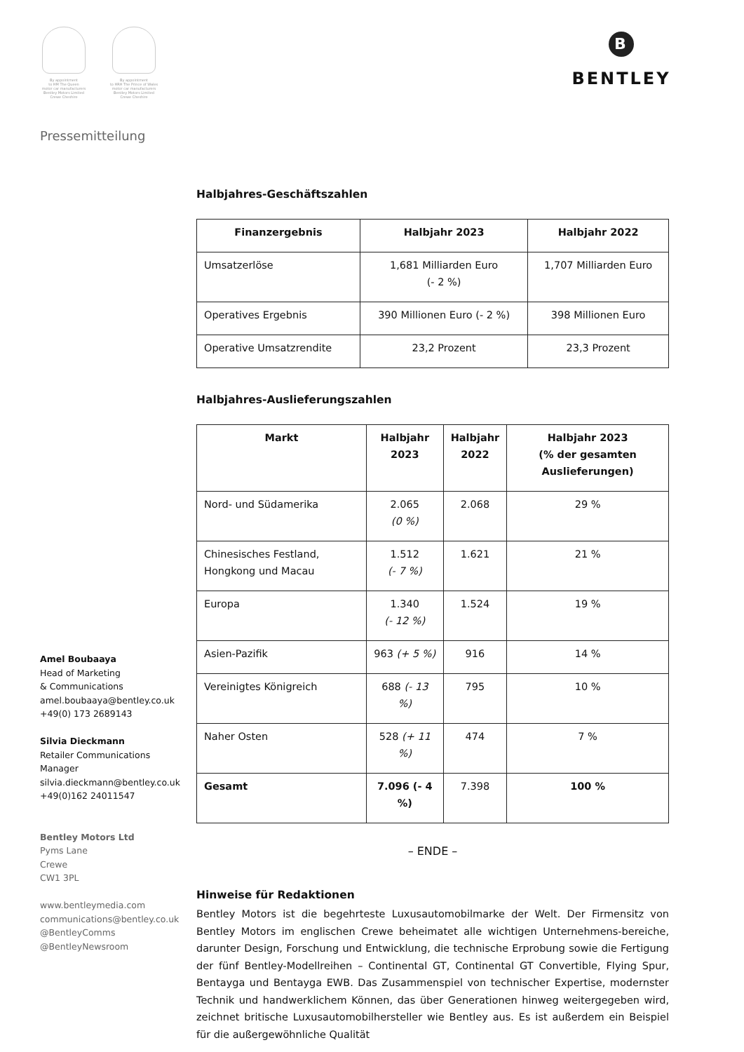By appointment
to HM The Queen
motor car manufacturers
Bentley Motors Limited
Crewe Cheshire
By appointment
to HRH The Prince of Wales
motor car manufacturers
Bentley Motors Limited
Crewe Cheshire
B
BENTLEY
Pressemitteilung
Halbjahres-Geschäftszahlen
| Finanzergebnis | Halbjahr 2023 | Halbjahr 2022 |
| --- | --- | --- |
| Umsatzerlöse | 1,681 Milliarden Euro (- 2 %) | 1,707 Milliarden Euro |
| Operatives Ergebnis | 390 Millionen Euro (- 2 %) | 398 Millionen Euro |
| Operative Umsatzrendite | 23,2 Prozent | 23,3 Prozent |
Halbjahres-Auslieferungszahlen
| Markt | Halbjahr 2023 | Halbjahr 2022 | Halbjahr 2023 (% der gesamten Auslieferungen) |
| --- | --- | --- | --- |
| Nord- und Südamerika | 2.065 (0 %) | 2.068 | 29 % |
| Chinesisches Festland, Hongkong und Macau | 1.512 (- 7 %) | 1.621 | 21 % |
| Europa | 1.340 (- 12 %) | 1.524 | 19 % |
| Asien-Pazifik | 963 (+ 5 %) | 916 | 14 % |
| Vereinigtes Königreich | 688 (- 13 %) | 795 | 10 % |
| Naher Osten | 528 (+ 11 %) | 474 | 7 % |
| Gesamt | 7.096 (- 4 %) | 7.398 | 100 % |
– ENDE –
Hinweise für Redaktionen
Bentley Motors ist die begehrteste Luxusautomobilmarke der Welt. Der Firmensitz von Bentley Motors im englischen Crewe beheimatet alle wichtigen Unternehmens-bereiche, darunter Design, Forschung und Entwicklung, die technische Erprobung sowie die Fertigung der fünf Bentley-Modellreihen – Continental GT, Continental GT Convertible, Flying Spur, Bentayga und Bentayga EWB. Das Zusammenspiel von technischer Expertise, modernster Technik und handwerklichem Können, das über Generationen hinweg weitergegeben wird, zeichnet britische Luxusautomobilhersteller wie Bentley aus. Es ist außerdem ein Beispiel für die außergewöhnliche Qualität
Amel Boubaaya
Head of Marketing
& Communications
amel.boubaaya@bentley.co.uk
+49(0) 173 2689143
Silvia Dieckmann
Retailer Communications
Manager
silvia.dieckmann@bentley.co.uk
+49(0)162 24011547
Bentley Motors Ltd
Pyms Lane
Crewe
CW1 3PL
www.bentleymedia.com
communications@bentley.co.uk
@BentleyComms
@BentleyNewsroom